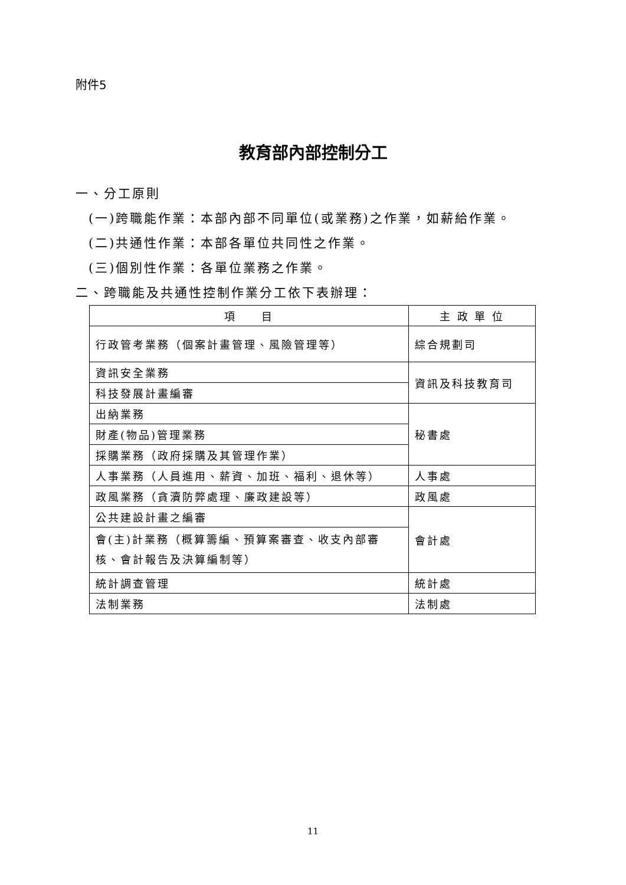附件5
教育部內部控制分工
一、分工原則
(一)跨職能作業：本部內部不同單位(或業務)之作業，如薪給作業。
(二)共通性作業：本部各單位共同性之作業。
(三)個別性作業：各單位業務之作業。
二、跨職能及共通性控制作業分工依下表辦理：
| 項 目 | 主 政 單 位 |
| --- | --- |
| 行政管考業務（個案計畫管理、風險管理等） | 綜合規劃司 |
| 資訊安全業務 | 資訊及科技教育司 |
| 科技發展計畫編審 | |
| 出納業務 | 秘書處 |
| 財產(物品)管理業務 | |
| 採購業務（政府採購及其管理作業） | |
| 人事業務（人員進用、薪資、加班、福利、退休等） | 人事處 |
| 政風業務（貪瀆防弊處理、廉政建設等） | 政風處 |
| 公共建設計畫之編審 | 會計處 |
| 會(主)計業務（概算籌編、預算案審查、收支內部審核、會計報告及決算編制等） | |
| 統計調查管理 | 統計處 |
| 法制業務 | 法制處 |
11